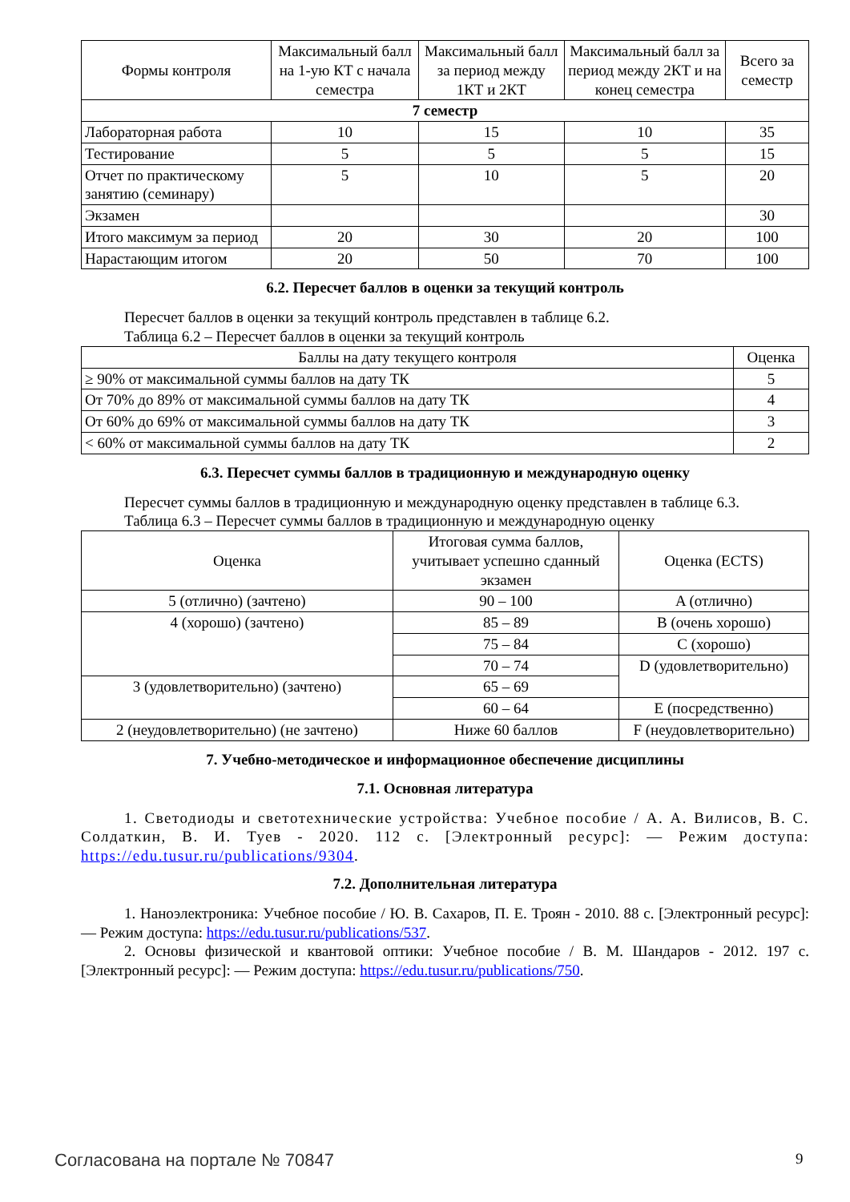| Формы контроля | Максимальный балл на 1-ую КТ с начала семестра | Максимальный балл за период между 1КТ и 2КТ | Максимальный балл за период между 2КТ и на конец семестра | Всего за семестр |
| --- | --- | --- | --- | --- |
| 7 семестр | | | | |
| Лабораторная работа | 10 | 15 | 10 | 35 |
| Тестирование | 5 | 5 | 5 | 15 |
| Отчет по практическому занятию (семинару) | 5 | 10 | 5 | 20 |
| Экзамен | | | | 30 |
| Итого максимум за период | 20 | 30 | 20 | 100 |
| Нарастающим итогом | 20 | 50 | 70 | 100 |
6.2. Пересчет баллов в оценки за текущий контроль
Пересчет баллов в оценки за текущий контроль представлен в таблице 6.2.
Таблица 6.2 – Пересчет баллов в оценки за текущий контроль
| Баллы на дату текущего контроля | Оценка |
| --- | --- |
| ≥ 90% от максимальной суммы баллов на дату ТК | 5 |
| От 70% до 89% от максимальной суммы баллов на дату ТК | 4 |
| От 60% до 69% от максимальной суммы баллов на дату ТК | 3 |
| < 60% от максимальной суммы баллов на дату ТК | 2 |
6.3. Пересчет суммы баллов в традиционную и международную оценку
Пересчет суммы баллов в традиционную и международную оценку представлен в таблице 6.3.
Таблица 6.3 – Пересчет суммы баллов в традиционную и международную оценку
| Оценка | Итоговая сумма баллов, учитывает успешно сданный экзамен | Оценка (ECTS) |
| --- | --- | --- |
| 5 (отлично) (зачтено) | 90 – 100 | A (отлично) |
| 4 (хорошо) (зачтено) | 85 – 89 | B (очень хорошо) |
| | 75 – 84 | C (хорошо) |
| | 70 – 74 | D (удовлетворительно) |
| 3 (удовлетворительно) (зачтено) | 65 – 69 | |
| | 60 – 64 | E (посредственно) |
| 2 (неудовлетворительно) (не зачтено) | Ниже 60 баллов | F (неудовлетворительно) |
7. Учебно-методическое и информационное обеспечение дисциплины
7.1. Основная литература
1. Светодиоды и светотехнические устройства: Учебное пособие / А. А. Вилисов, В. С. Солдаткин, В. И. Туев - 2020. 112 с. [Электронный ресурс]: — Режим доступа: https://edu.tusur.ru/publications/9304.
7.2. Дополнительная литература
1. Наноэлектроника: Учебное пособие / Ю. В. Сахаров, П. Е. Троян - 2010. 88 с. [Электронный ресурс]: — Режим доступа: https://edu.tusur.ru/publications/537.
2. Основы физической и квантовой оптики: Учебное пособие / В. М. Шандаров - 2012. 197 с. [Электронный ресурс]: — Режим доступа: https://edu.tusur.ru/publications/750.
Согласована на портале № 70847 9